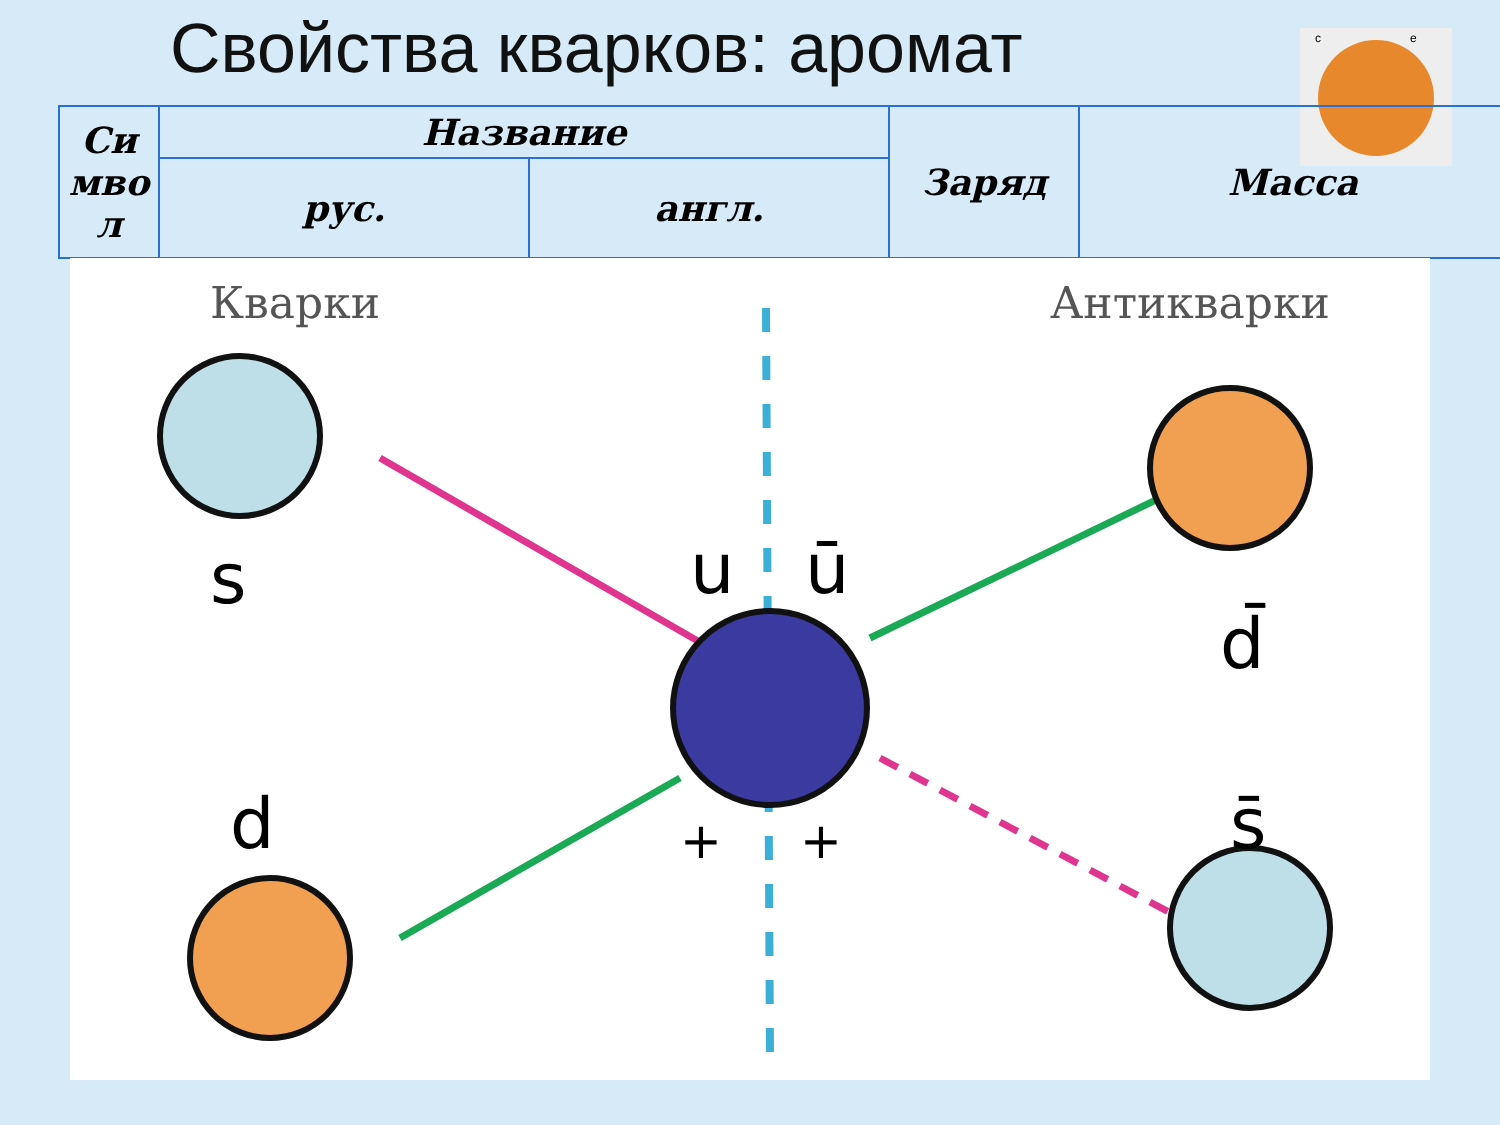Свойства кварков: аромат
c
e
| Си мво л | Название | | Заряд | Масса |
| --- | --- | --- | --- | --- |
| | рус. | англ. | | |
Кварки
Антикварки
s
d
u
ū
d̄
s̄
+
+